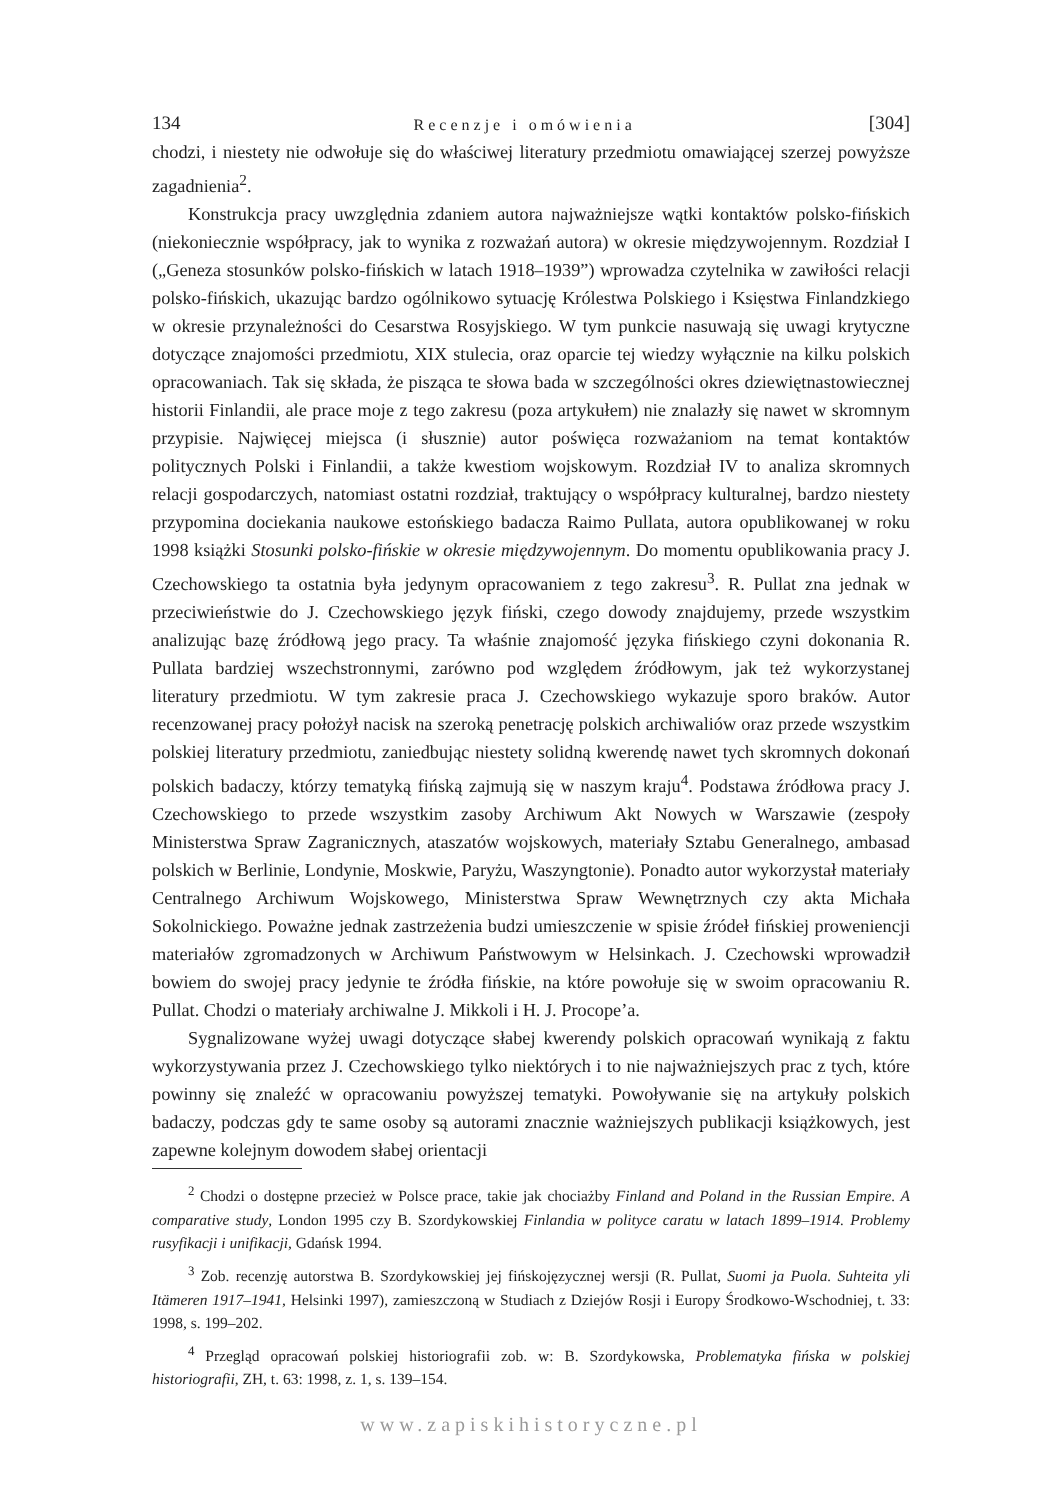134 Recenzje i omówienia [304]
chodzi, i niestety nie odwołuje się do właściwej literatury przedmiotu omawiającej szerzej powyższe zagadnienia<sup>2</sup>.
Konstrukcja pracy uwzględnia zdaniem autora najważniejsze wątki kontaktów polsko-fińskich (niekoniecznie współpracy, jak to wynika z rozważań autora) w okresie międzywojennym. Rozdział I („Geneza stosunków polsko-fińskich w latach 1918–1939”) wprowadza czytelnika w zawiłości relacji polsko-fińskich, ukazując bardzo ogólnikowo sytuację Królestwa Polskiego i Księstwa Finlandzkiego w okresie przynależności do Cesarstwa Rosyjskiego. W tym punkcie nasuwają się uwagi krytyczne dotyczące znajomości przedmiotu, XIX stulecia, oraz oparcie tej wiedzy wyłącznie na kilku polskich opracowaniach. Tak się składa, że pisząca te słowa bada w szczególności okres dziewiętnastowiecznej historii Finlandii, ale prace moje z tego zakresu (poza artykułem) nie znalazły się nawet w skromnym przypisie. Najwięcej miejsca (i słusznie) autor poświęca rozważaniom na temat kontaktów politycznych Polski i Finlandii, a także kwestiom wojskowym. Rozdział IV to analiza skromnych relacji gospodarczych, natomiast ostatni rozdział, traktujący o współpracy kulturalnej, bardzo niestety przypomina dociekania naukowe estońskiego badacza Raimo Pullata, autora opublikowanej w roku 1998 książki Stosunki polsko-fińskie w okresie międzywojennym. Do momentu opublikowania pracy J. Czechowskiego ta ostatnia była jedynym opracowaniem z tego zakresu<sup>3</sup>. R. Pullat zna jednak w przeciwieństwie do J. Czechowskiego język fiński, czego dowody znajdujemy, przede wszystkim analizując bazę źródłową jego pracy. Ta właśnie znajomość języka fińskiego czyni dokonania R. Pullata bardziej wszechstronnymi, zarówno pod względem źródłowym, jak też wykorzystanej literatury przedmiotu. W tym zakresie praca J. Czechowskiego wykazuje sporo braków. Autor recenzowanej pracy położył nacisk na szeroką penetrację polskich archiwaliów oraz przede wszystkim polskiej literatury przedmiotu, zaniedbując niestety solidną kwerendę nawet tych skromnych dokonań polskich badaczy, którzy tematyką fińską zajmują się w naszym kraju<sup>4</sup>. Podstawa źródłowa pracy J. Czechowskiego to przede wszystkim zasoby Archiwum Akt Nowych w Warszawie (zespoły Ministerstwa Spraw Zagranicznych, ataszatów wojskowych, materiały Sztabu Generalnego, ambasad polskich w Berlinie, Londynie, Moskwie, Paryżu, Waszyngtonie). Ponadto autor wykorzystał materiały Centralnego Archiwum Wojskowego, Ministerstwa Spraw Wewnętrznych czy akta Michała Sokolnickiego. Poważne jednak zastrzeżenia budzi umieszczenie w spisie źródeł fińskiej proweniencji materiałów zgromadzonych w Archiwum Państwowym w Helsinkach. J. Czechowski wprowadził bowiem do swojej pracy jedynie te źródła fińskie, na które powołuje się w swoim opracowaniu R. Pullat. Chodzi o materiały archiwalne J. Mikkoli i H. J. Procope’a.
Sygnalizowane wyżej uwagi dotyczące słabej kwerendy polskich opracowań wynikają z faktu wykorzystywania przez J. Czechowskiego tylko niektórych i to nie najważniejszych prac z tych, które powinny się znaleźć w opracowaniu powyższej tematyki. Powoływanie się na artykuły polskich badaczy, podczas gdy te same osoby są autorami znacznie ważniejszych publikacji książkowych, jest zapewne kolejnym dowodem słabej orientacji
<sup>2</sup> Chodzi o dostępne przecież w Polsce prace, takie jak chociażby Finland and Poland in the Russian Empire. A comparative study, London 1995 czy B. Szordykowskiej Finlandia w polityce caratu w latach 1899–1914. Problemy rusyfikacji i unifikacji, Gdańsk 1994.
<sup>3</sup> Zob. recenzję autorstwa B. Szordykowskiej jej fińskojęzycznej wersji (R. Pullat, Suomi ja Puola. Suhteita yli Itämeren 1917–1941, Helsinki 1997), zamieszczoną w Studiach z Dziejów Rosji i Europy Środkowo-Wschodniej, t. 33: 1998, s. 199–202.
<sup>4</sup> Przegląd opracowań polskiej historiografii zob. w: B. Szordykowska, Problematyka fińska w polskiej historiografii, ZH, t. 63: 1998, z. 1, s. 139–154.
www.zapiskihistoryczne.pl